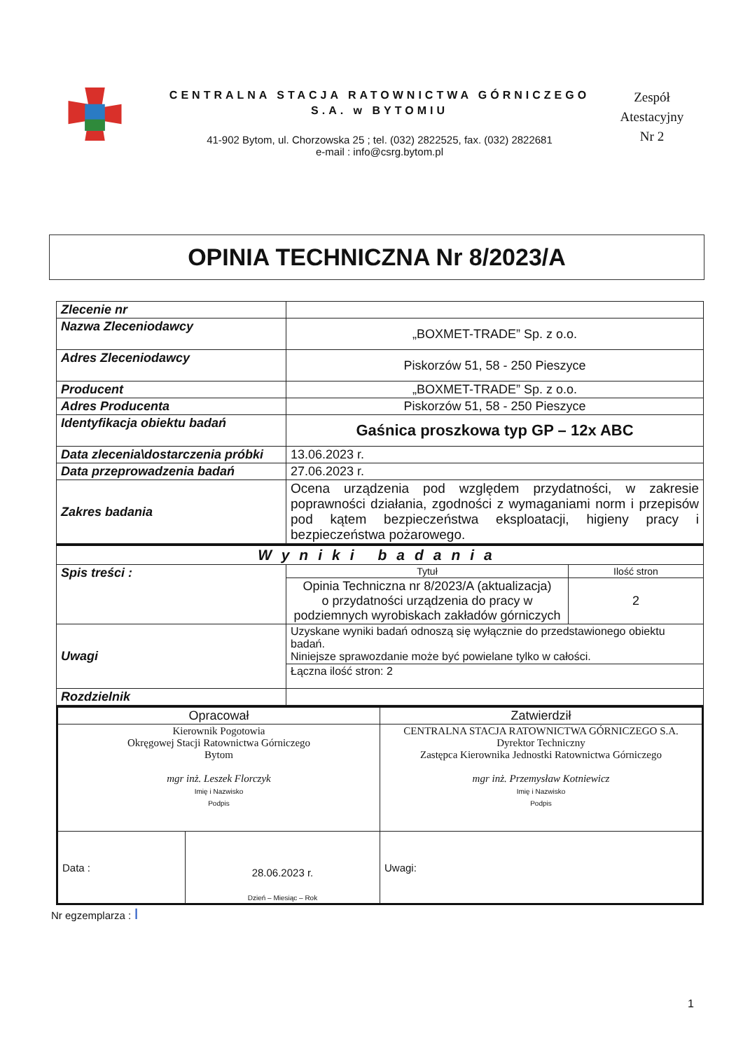CENTRALNA STACJA RATOWNICTWA GÓRNICZEGO
S.A. w BYTOMIU
41-902 Bytom, ul. Chorzowska 25 ; tel. (032) 2822525, fax. (032) 2822681
e-mail : info@csrg.bytom.pl
Zespół
Atestacyjny
Nr 2
OPINIA TECHNICZNA Nr 8/2023/A
| Zlecenie nr | |
| Nazwa Zleceniodawcy | „BOXMET-TRADE” Sp. z o.o. |
| Adres Zleceniodawcy | Piskorzów 51, 58 - 250 Pieszyce |
| Producent | „BOXMET-TRADE” Sp. z o.o. |
| Adres Producenta | Piskorzów 51, 58 - 250 Pieszyce |
| Identyfikacja obiektu badań | Gaśnica proszkowa typ GP – 12x ABC |
| Data zlecenia\dostarczenia próbki | 13.06.2023 r. |
| Data przeprowadzenia badań | 27.06.2023 r. |
| Zakres badania | Ocena urządzenia pod względem przydatności, w zakresie poprawności działania, zgodności z wymaganiami norm i przepisów pod kątem bezpieczeństwa eksploatacji, higieny pracy i bezpieczeństwa pożarowego. |
| Wyniki badania | | |
| Spis treści : | Tytuł | Ilość stron |
| | Opinia Techniczna nr 8/2023/A (aktualizacja) o przydatności urządzenia do pracy w podziemnych wyrobiskach zakładów górniczych | 2 |
| Uwagi | Uzyskane wyniki badań odnoszą się wyłącznie do przedstawionego obiektu badań. Niniejsze sprawozdanie może być powielane tylko w całości. | |
| | Łączna ilość stron: 2 | |
| Rozdzielnik | | |
| Opracował | | Zatwierdził |
| Kierownik Pogotowia Okręgowej Stacji Ratownictwa Górniczego Bytom mgr inż. Leszek Florczyk Imię i Nazwisko Podpis | | CENTRALNA STACJA RATOWNICTWA GÓRNICZEGO S.A. Dyrektor Techniczny Zastępca Kierownika Jednostki Ratownictwa Górniczego mgr inż. Przemysław Kotniewicz Imię i Nazwisko Podpis |
| Data : | 28.06.2023 r. Dzień – Miesiąc – Rok | Uwagi: |
Nr egzemplarza : I
1